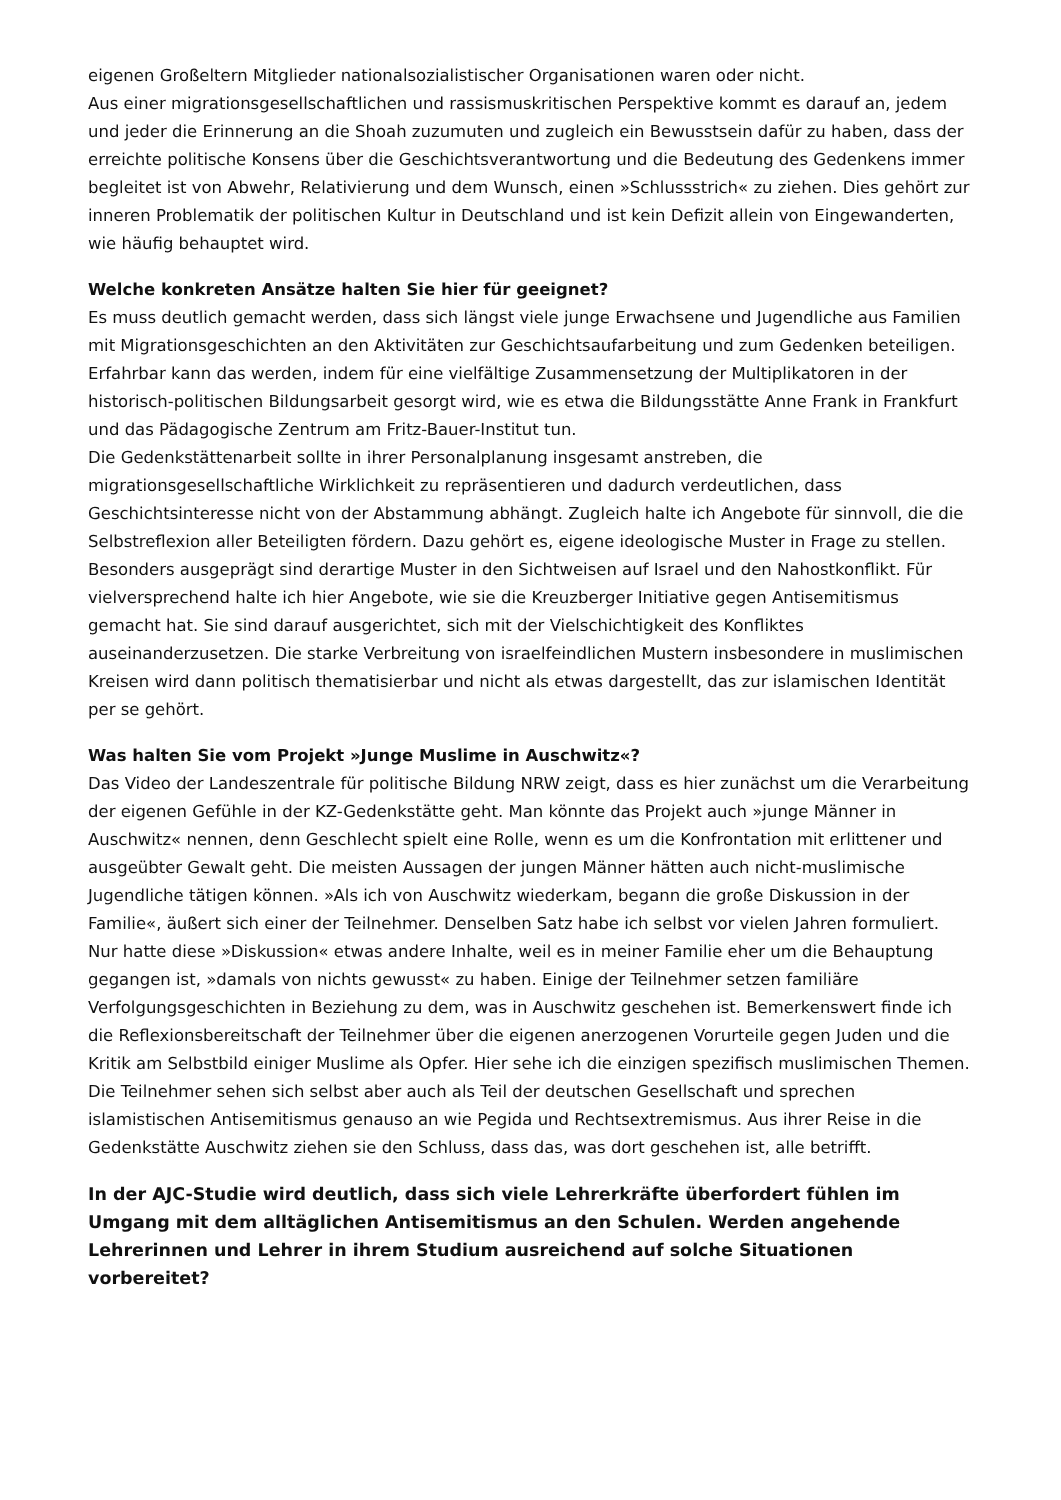eigenen Großeltern Mitglieder nationalsozialistischer Organisationen waren oder nicht.
Aus einer migrationsgesellschaftlichen und rassismuskritischen Perspektive kommt es darauf an, jedem und jeder die Erinnerung an die Shoah zuzumuten und zugleich ein Bewusstsein dafür zu haben, dass der erreichte politische Konsens über die Geschichtsverantwortung und die Bedeutung des Gedenkens immer begleitet ist von Abwehr, Relativierung und dem Wunsch, einen »Schlussstrich« zu ziehen. Dies gehört zur inneren Problematik der politischen Kultur in Deutschland und ist kein Defizit allein von Eingewanderten, wie häufig behauptet wird.
Welche konkreten Ansätze halten Sie hier für geeignet?
Es muss deutlich gemacht werden, dass sich längst viele junge Erwachsene und Jugendliche aus Familien mit Migrationsgeschichten an den Aktivitäten zur Geschichtsaufarbeitung und zum Gedenken beteiligen. Erfahrbar kann das werden, indem für eine vielfältige Zusammensetzung der Multiplikatoren in der historisch-politischen Bildungsarbeit gesorgt wird, wie es etwa die Bildungsstätte Anne Frank in Frankfurt und das Pädagogische Zentrum am Fritz-Bauer-Institut tun.
Die Gedenkstättenarbeit sollte in ihrer Personalplanung insgesamt anstreben, die migrationsgesellschaftliche Wirklichkeit zu repräsentieren und dadurch verdeutlichen, dass Geschichtsinteresse nicht von der Abstammung abhängt. Zugleich halte ich Angebote für sinnvoll, die die Selbstreflexion aller Beteiligten fördern. Dazu gehört es, eigene ideologische Muster in Frage zu stellen. Besonders ausgeprägt sind derartige Muster in den Sichtweisen auf Israel und den Nahostkonflikt. Für vielversprechend halte ich hier Angebote, wie sie die Kreuzberger Initiative gegen Antisemitismus gemacht hat. Sie sind darauf ausgerichtet, sich mit der Vielschichtigkeit des Konfliktes auseinanderzusetzen. Die starke Verbreitung von israelfeindlichen Mustern insbesondere in muslimischen Kreisen wird dann politisch thematisierbar und nicht als etwas dargestellt, das zur islamischen Identität per se gehört.
Was halten Sie vom Projekt »Junge Muslime in Auschwitz«?
Das Video der Landeszentrale für politische Bildung NRW zeigt, dass es hier zunächst um die Verarbeitung der eigenen Gefühle in der KZ-Gedenkstätte geht. Man könnte das Projekt auch »junge Männer in Auschwitz« nennen, denn Geschlecht spielt eine Rolle, wenn es um die Konfrontation mit erlittener und ausgeübter Gewalt geht. Die meisten Aussagen der jungen Männer hätten auch nicht-muslimische Jugendliche tätigen können. »Als ich von Auschwitz wiederkam, begann die große Diskussion in der Familie«, äußert sich einer der Teilnehmer. Denselben Satz habe ich selbst vor vielen Jahren formuliert. Nur hatte diese »Diskussion« etwas andere Inhalte, weil es in meiner Familie eher um die Behauptung gegangen ist, »damals von nichts gewusst« zu haben. Einige der Teilnehmer setzen familiäre Verfolgungsgeschichten in Beziehung zu dem, was in Auschwitz geschehen ist. Bemerkenswert finde ich die Reflexionsbereitschaft der Teilnehmer über die eigenen anerzogenen Vorurteile gegen Juden und die Kritik am Selbstbild einiger Muslime als Opfer. Hier sehe ich die einzigen spezifisch muslimischen Themen. Die Teilnehmer sehen sich selbst aber auch als Teil der deutschen Gesellschaft und sprechen islamistischen Antisemitismus genauso an wie Pegida und Rechtsextremismus. Aus ihrer Reise in die Gedenkstätte Auschwitz ziehen sie den Schluss, dass das, was dort geschehen ist, alle betrifft.
In der AJC-Studie wird deutlich, dass sich viele Lehrerkräfte überfordert fühlen im Umgang mit dem alltäglichen Antisemitismus an den Schulen. Werden angehende Lehrerinnen und Lehrer in ihrem Studium ausreichend auf solche Situationen vorbereitet?